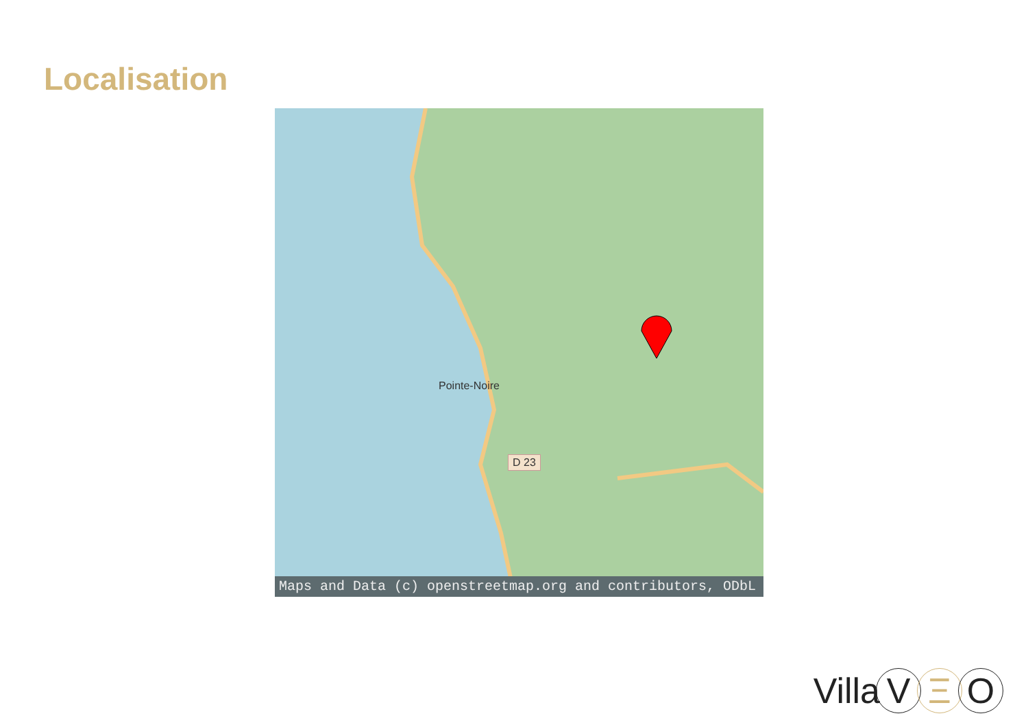Localisation
Pointe-Noire
D 23
Maps and Data (c) openstreetmap.org and contributors, ODbL
Villa V Ξ O